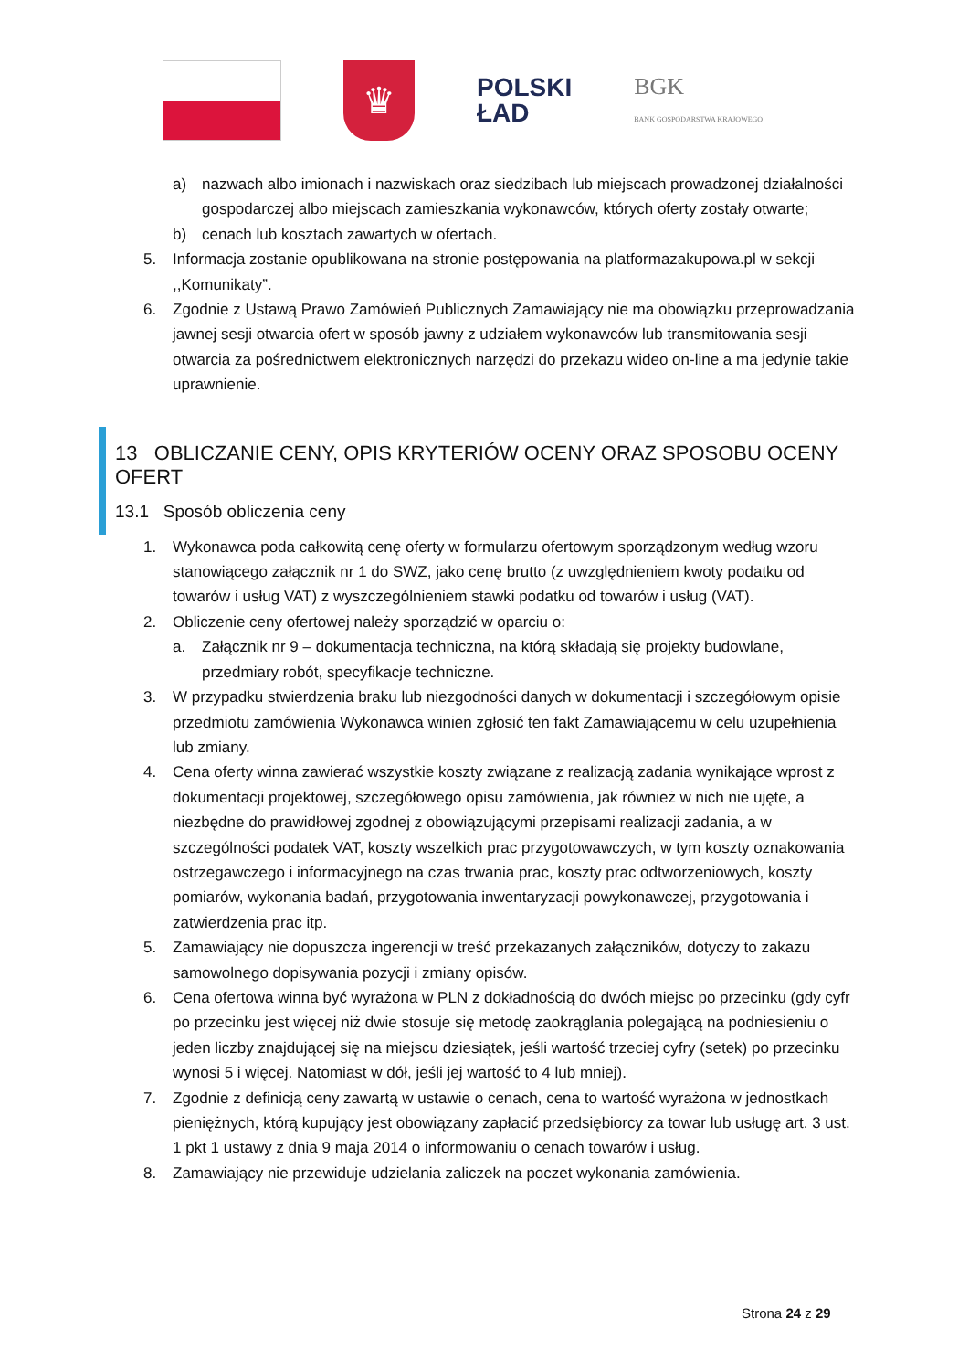♛
POLSKI
ŁAD
BGK
BANK GOSPODARSTWA KRAJOWEGO
a) nazwach albo imionach i nazwiskach oraz siedzibach lub miejscach prowadzonej działalności gospodarczej albo miejscach zamieszkania wykonawców, których oferty zostały otwarte;
b) cenach lub kosztach zawartych w ofertach.
5. Informacja zostanie opublikowana na stronie postępowania na platformazakupowa.pl w sekcji ,,Komunikaty”.
6. Zgodnie z Ustawą Prawo Zamówień Publicznych Zamawiający nie ma obowiązku przeprowadzania jawnej sesji otwarcia ofert w sposób jawny z udziałem wykonawców lub transmitowania sesji otwarcia za pośrednictwem elektronicznych narzędzi do przekazu wideo on-line a ma jedynie takie uprawnienie.
13 OBLICZANIE CENY, OPIS KRYTERIÓW OCENY ORAZ SPOSOBU OCENY OFERT
13.1 Sposób obliczenia ceny
1. Wykonawca poda całkowitą cenę oferty w formularzu ofertowym sporządzonym według wzoru stanowiącego załącznik nr 1 do SWZ, jako cenę brutto (z uwzględnieniem kwoty podatku od towarów i usług VAT) z wyszczególnieniem stawki podatku od towarów i usług (VAT).
2. Obliczenie ceny ofertowej należy sporządzić w oparciu o:
a. Załącznik nr 9 – dokumentacja techniczna, na którą składają się projekty budowlane, przedmiary robót, specyfikacje techniczne.
3. W przypadku stwierdzenia braku lub niezgodności danych w dokumentacji i szczegółowym opisie przedmiotu zamówienia Wykonawca winien zgłosić ten fakt Zamawiającemu w celu uzupełnienia lub zmiany.
4. Cena oferty winna zawierać wszystkie koszty związane z realizacją zadania wynikające wprost z dokumentacji projektowej, szczegółowego opisu zamówienia, jak również w nich nie ujęte, a niezbędne do prawidłowej zgodnej z obowiązującymi przepisami realizacji zadania, a w szczególności podatek VAT, koszty wszelkich prac przygotowawczych, w tym koszty oznakowania ostrzegawczego i informacyjnego na czas trwania prac, koszty prac odtworzeniowych, koszty pomiarów, wykonania badań, przygotowania inwentaryzacji powykonawczej, przygotowania i zatwierdzenia prac itp.
5. Zamawiający nie dopuszcza ingerencji w treść przekazanych załączników, dotyczy to zakazu samowolnego dopisywania pozycji i zmiany opisów.
6. Cena ofertowa winna być wyrażona w PLN z dokładnością do dwóch miejsc po przecinku (gdy cyfr po przecinku jest więcej niż dwie stosuje się metodę zaokrąglania polegającą na podniesieniu o jeden liczby znajdującej się na miejscu dziesiątek, jeśli wartość trzeciej cyfry (setek) po przecinku wynosi 5 i więcej. Natomiast w dół, jeśli jej wartość to 4 lub mniej).
7. Zgodnie z definicją ceny zawartą w ustawie o cenach, cena to wartość wyrażona w jednostkach pieniężnych, którą kupujący jest obowiązany zapłacić przedsiębiorcy za towar lub usługę art. 3 ust. 1 pkt 1 ustawy z dnia 9 maja 2014 o informowaniu o cenach towarów i usług.
8. Zamawiający nie przewiduje udzielania zaliczek na poczet wykonania zamówienia.
Strona 24 z 29